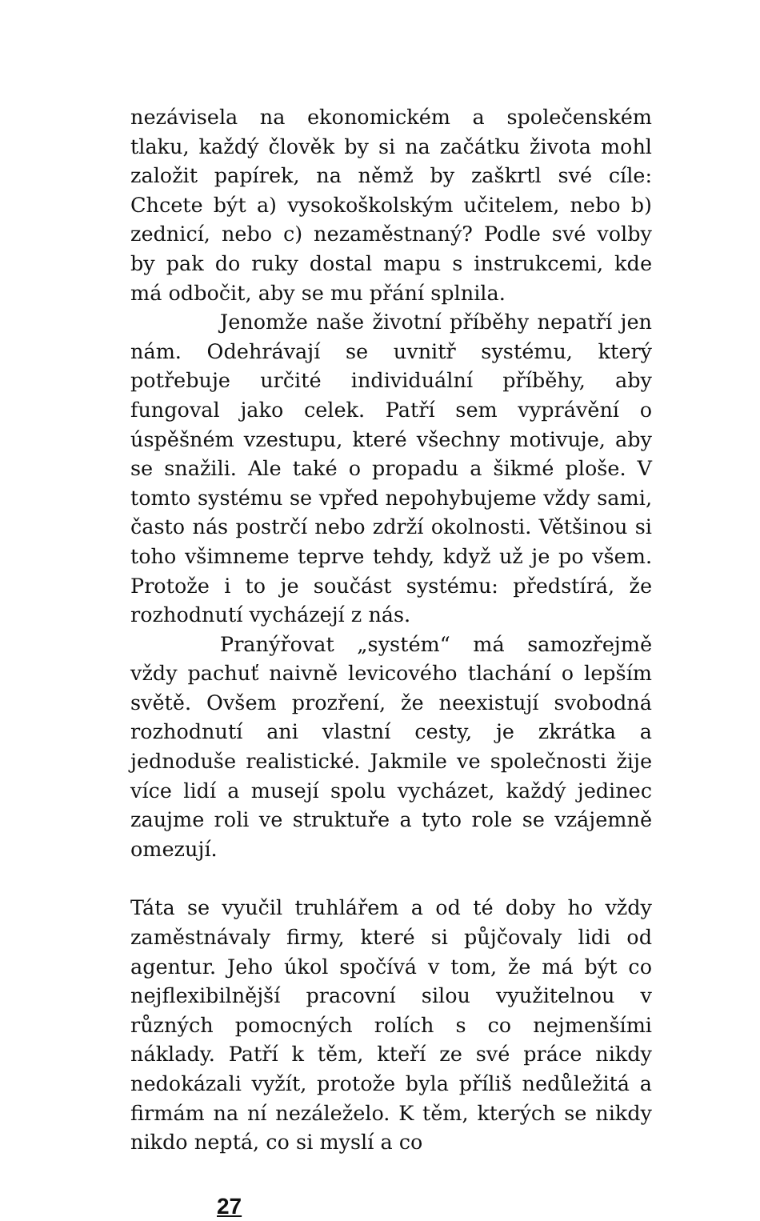nezávisela na ekonomickém a společenském tlaku, každý člověk by si na začátku života mohl založit papírek, na němž by zaškrtl své cíle: Chcete být a) vysokoškolským učitelem, nebo b) zednicí, nebo c) nezaměstnaný? Podle své volby by pak do ruky dostal mapu s instrukcemi, kde má odbočit, aby se mu přání splnila.
Jenomže naše životní příběhy nepatří jen nám. Odehrávají se uvnitř systému, který potřebuje určité individuální příběhy, aby fungoval jako celek. Patří sem vyprávění o úspěšném vzestupu, které všechny motivuje, aby se snažili. Ale také o propadu a šikmé ploše. V tomto systému se vpřed nepohybujeme vždy sami, často nás postrčí nebo zdrží okolnosti. Většinou si toho všimneme teprve tehdy, když už je po všem. Protože i to je součást systému: předstírá, že rozhodnutí vycházejí z nás.
Pranýřovat „systém“ má samozřejmě vždy pachuť naivně levicového tlachání o lepším světě. Ovšem prozření, že neexistují svobodná rozhodnutí ani vlastní cesty, je zkrátka a jednoduše realistické. Jakmile ve společnosti žije více lidí a musejí spolu vycházet, každý jedinec zaujme roli ve struktuře a tyto role se vzájemně omezují.
Táta se vyučil truhlářem a od té doby ho vždy zaměstnávaly firmy, které si půjčovaly lidi od agentur. Jeho úkol spočívá v tom, že má být co nejflexibilnější pracovní silou využitelnou v různých pomocných rolích s co nejmenšími náklady. Patří k těm, kteří ze své práce nikdy nedokázali vyžít, protože byla příliš nedůležitá a firmám na ní nezáleželo. K těm, kterých se nikdy nikdo neptá, co si myslí a co
27